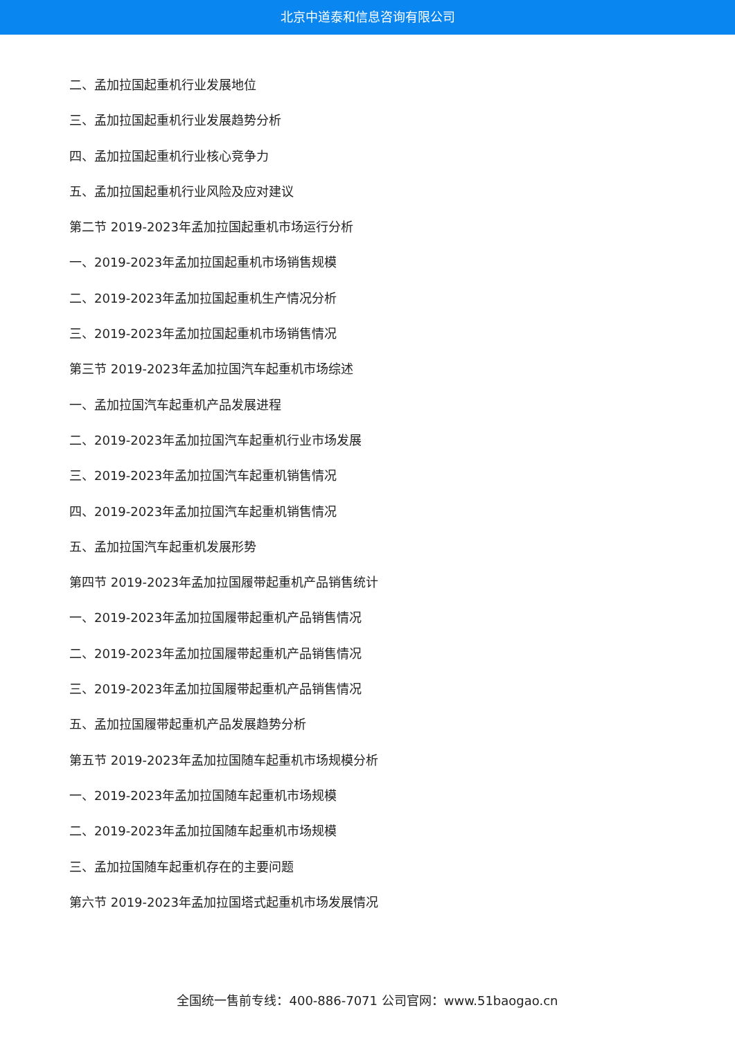北京中道泰和信息咨询有限公司
二、孟加拉国起重机行业发展地位
三、孟加拉国起重机行业发展趋势分析
四、孟加拉国起重机行业核心竞争力
五、孟加拉国起重机行业风险及应对建议
第二节 2019-2023年孟加拉国起重机市场运行分析
一、2019-2023年孟加拉国起重机市场销售规模
二、2019-2023年孟加拉国起重机生产情况分析
三、2019-2023年孟加拉国起重机市场销售情况
第三节 2019-2023年孟加拉国汽车起重机市场综述
一、孟加拉国汽车起重机产品发展进程
二、2019-2023年孟加拉国汽车起重机行业市场发展
三、2019-2023年孟加拉国汽车起重机销售情况
四、2019-2023年孟加拉国汽车起重机销售情况
五、孟加拉国汽车起重机发展形势
第四节 2019-2023年孟加拉国履带起重机产品销售统计
一、2019-2023年孟加拉国履带起重机产品销售情况
二、2019-2023年孟加拉国履带起重机产品销售情况
三、2019-2023年孟加拉国履带起重机产品销售情况
五、孟加拉国履带起重机产品发展趋势分析
第五节 2019-2023年孟加拉国随车起重机市场规模分析
一、2019-2023年孟加拉国随车起重机市场规模
二、2019-2023年孟加拉国随车起重机市场规模
三、孟加拉国随车起重机存在的主要问题
第六节 2019-2023年孟加拉国塔式起重机市场发展情况
全国统一售前专线：400-886-7071 公司官网：www.51baogao.cn